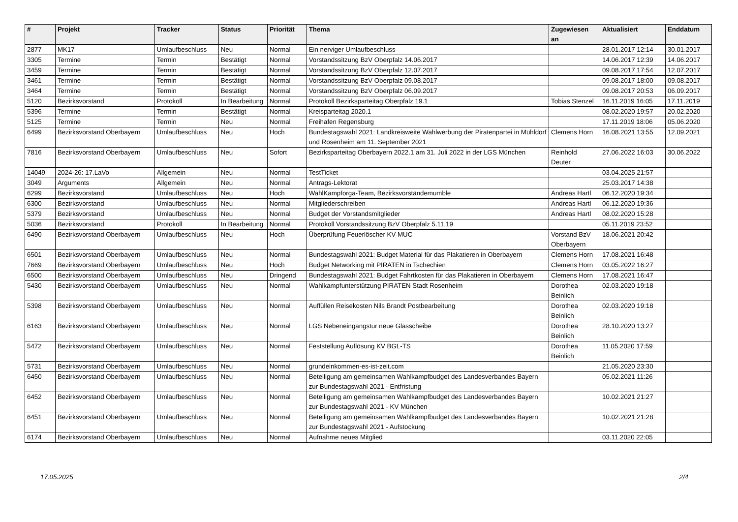| # | Projekt | Tracker | Status | Priorität | Thema | Zugewiesen an | Aktualisiert | Enddatum |
| --- | --- | --- | --- | --- | --- | --- | --- | --- |
| 2877 | MK17 | Umlaufbeschluss | Neu | Normal | Ein nerviger Umlaufbeschluss | | 28.01.2017 12:14 | 30.01.2017 |
| 3305 | Termine | Termin | Bestätigt | Normal | Vorstandssitzung BzV Oberpfalz 14.06.2017 | | 14.06.2017 12:39 | 14.06.2017 |
| 3459 | Termine | Termin | Bestätigt | Normal | Vorstandssitzung BzV Oberpfalz 12.07.2017 | | 09.08.2017 17:54 | 12.07.2017 |
| 3461 | Termine | Termin | Bestätigt | Normal | Vorstandssitzung BzV Oberpfalz 09.08.2017 | | 09.08.2017 18:00 | 09.08.2017 |
| 3464 | Termine | Termin | Bestätigt | Normal | Vorstandssitzung BzV Oberpfalz 06.09.2017 | | 09.08.2017 20:53 | 06.09.2017 |
| 5120 | Bezirksvorstand | Protokoll | In Bearbeitung | Normal | Protokoll Bezirksparteitag Oberpfalz 19.1 | Tobias Stenzel | 16.11.2019 16:05 | 17.11.2019 |
| 5396 | Termine | Termin | Bestätigt | Normal | Kreisparteitag 2020.1 | | 08.02.2020 19:57 | 20.02.2020 |
| 5125 | Termine | Termin | Neu | Normal | Freihafen Regensburg | | 17.11.2019 18:06 | 05.06.2020 |
| 6499 | Bezirksvorstand Oberbayern | Umlaufbeschluss | Neu | Hoch | Bundestagswahl 2021: Landkreisweite Wahlwerbung der Piratenpartei in Mühldorf und Rosenheim am 11. September 2021 | Clemens Horn | 16.08.2021 13:55 | 12.09.2021 |
| 7816 | Bezirksvorstand Oberbayern | Umlaufbeschluss | Neu | Sofort | Bezirksparteitag Oberbayern 2022.1 am 31. Juli 2022 in der LGS München | Reinhold Deuter | 27.06.2022 16:03 | 30.06.2022 |
| 14049 | 2024-26: 17.LaVo | Allgemein | Neu | Normal | TestTicket | | 03.04.2025 21:57 | |
| 3049 | Arguments | Allgemein | Neu | Normal | Antrags-Lektorat | | 25.03.2017 14:38 | |
| 6299 | Bezirksvorstand | Umlaufbeschluss | Neu | Hoch | WahlKampforga-Team, Bezirksvorständemumble | Andreas Hartl | 06.12.2020 19:34 | |
| 6300 | Bezirksvorstand | Umlaufbeschluss | Neu | Normal | Mitgliederschreiben | Andreas Hartl | 06.12.2020 19:36 | |
| 5379 | Bezirksvorstand | Umlaufbeschluss | Neu | Normal | Budget der Vorstandsmitglieder | Andreas Hartl | 08.02.2020 15:28 | |
| 5036 | Bezirksvorstand | Protokoll | In Bearbeitung | Normal | Protokoll Vorstandssitzung BzV Oberpfalz 5.11.19 | | 05.11.2019 23:52 | |
| 6490 | Bezirksvorstand Oberbayern | Umlaufbeschluss | Neu | Hoch | Überprüfung Feuerlöscher KV MUC | Vorstand BzV Oberbayern | 18.06.2021 20:42 | |
| 6501 | Bezirksvorstand Oberbayern | Umlaufbeschluss | Neu | Normal | Bundestagswahl 2021: Budget Material für das Plakatieren in Oberbayern | Clemens Horn | 17.08.2021 16:48 | |
| 7669 | Bezirksvorstand Oberbayern | Umlaufbeschluss | Neu | Hoch | Budget Networking mit PIRATEN in Tschechien | Clemens Horn | 03.05.2022 16:27 | |
| 6500 | Bezirksvorstand Oberbayern | Umlaufbeschluss | Neu | Dringend | Bundestagswahl 2021: Budget Fahrtkosten für das Plakatieren in Oberbayern | Clemens Horn | 17.08.2021 16:47 | |
| 5430 | Bezirksvorstand Oberbayern | Umlaufbeschluss | Neu | Normal | Wahlkampfunterstützung PIRATEN Stadt Rosenheim | Dorothea Beinlich | 02.03.2020 19:18 | |
| 5398 | Bezirksvorstand Oberbayern | Umlaufbeschluss | Neu | Normal | Auffüllen Reisekosten Nils Brandt Postbearbeitung | Dorothea Beinlich | 02.03.2020 19:18 | |
| 6163 | Bezirksvorstand Oberbayern | Umlaufbeschluss | Neu | Normal | LGS Nebeneingangstür neue Glasscheibe | Dorothea Beinlich | 28.10.2020 13:27 | |
| 5472 | Bezirksvorstand Oberbayern | Umlaufbeschluss | Neu | Normal | Feststellung Auflösung KV BGL-TS | Dorothea Beinlich | 11.05.2020 17:59 | |
| 5731 | Bezirksvorstand Oberbayern | Umlaufbeschluss | Neu | Normal | grundeinkommen-es-ist-zeit.com | | 21.05.2020 23:30 | |
| 6450 | Bezirksvorstand Oberbayern | Umlaufbeschluss | Neu | Normal | Beteiligung am gemeinsamen Wahlkampfbudget des Landesverbandes Bayern zur Bundestagswahl 2021 - Entfristung | | 05.02.2021 11:26 | |
| 6452 | Bezirksvorstand Oberbayern | Umlaufbeschluss | Neu | Normal | Beteiligung am gemeinsamen Wahlkampfbudget des Landesverbandes Bayern zur Bundestagswahl 2021 - KV München | | 10.02.2021 21:27 | |
| 6451 | Bezirksvorstand Oberbayern | Umlaufbeschluss | Neu | Normal | Beteiligung am gemeinsamen Wahlkampfbudget des Landesverbandes Bayern zur Bundestagswahl 2021 - Aufstockung | | 10.02.2021 21:28 | |
| 6174 | Bezirksvorstand Oberbayern | Umlaufbeschluss | Neu | Normal | Aufnahme neues Mitglied | | 03.11.2020 22:05 | |
17.05.2025 2/4